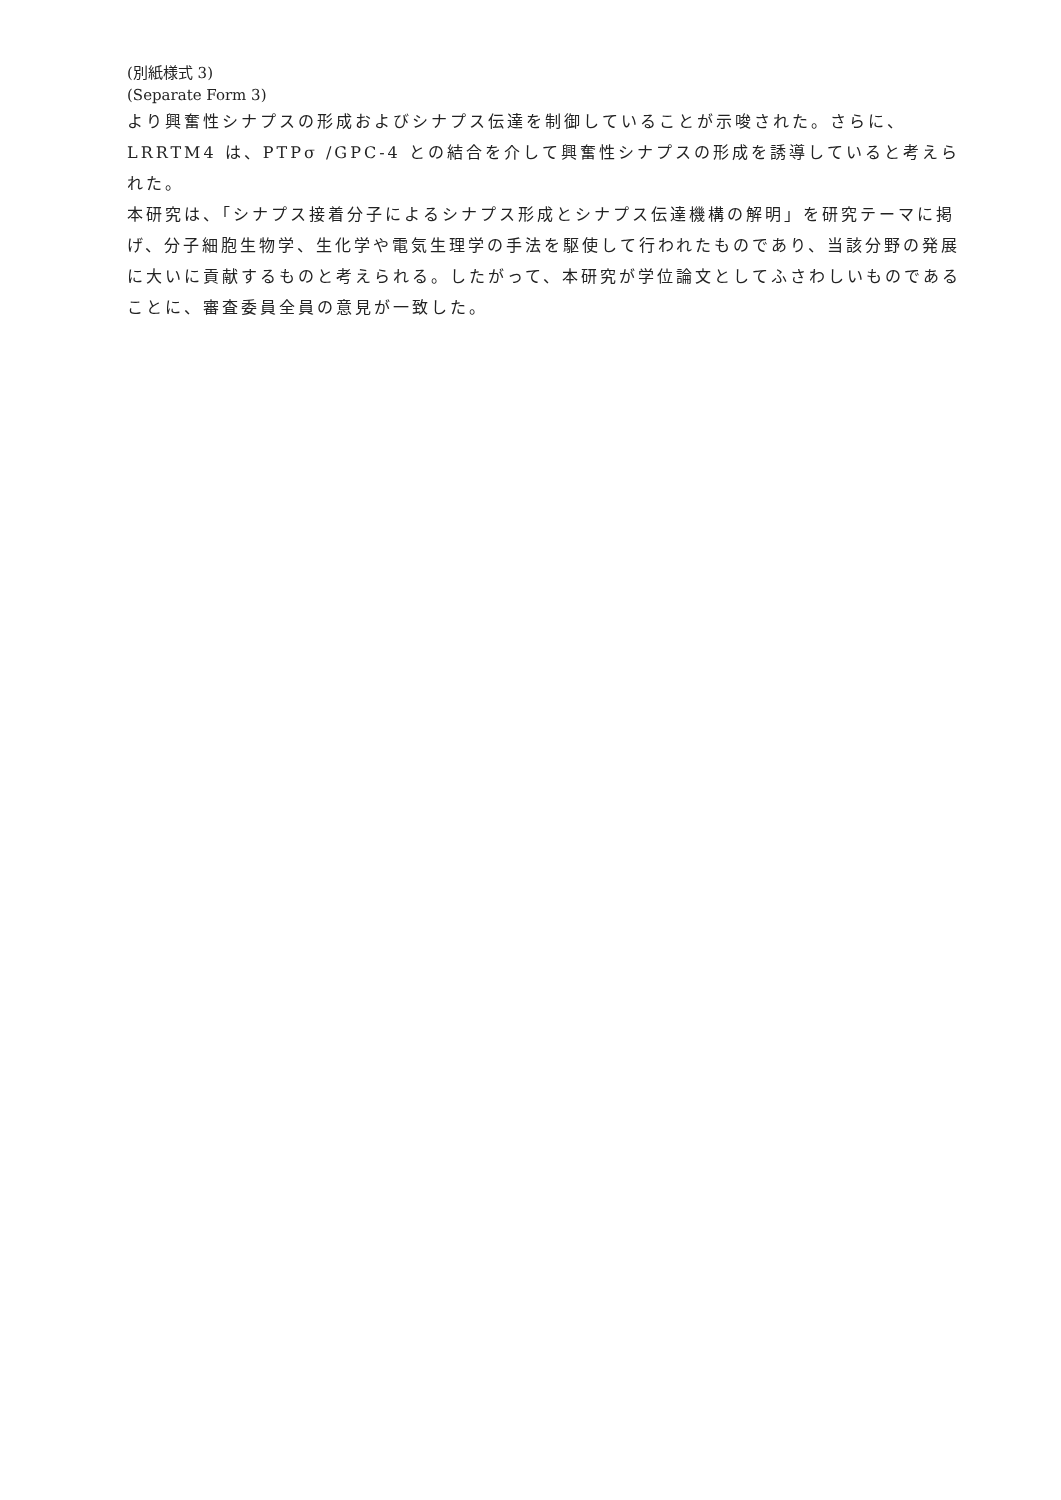(別紙様式 3)
(Separate Form 3)
より興奮性シナプスの形成およびシナプス伝達を制御していることが示唆された。さらに、LRRTM4 は、PTPσ /GPC-4 との結合を介して興奮性シナプスの形成を誘導していると考えられた。
本研究は、「シナプス接着分子によるシナプス形成とシナプス伝達機構の解明」を研究テーマに掲げ、分子細胞生物学、生化学や電気生理学の手法を駆使して行われたものであり、当該分野の発展に大いに貢献するものと考えられる。したがって、本研究が学位論文としてふさわしいものであることに、審査委員全員の意見が一致した。